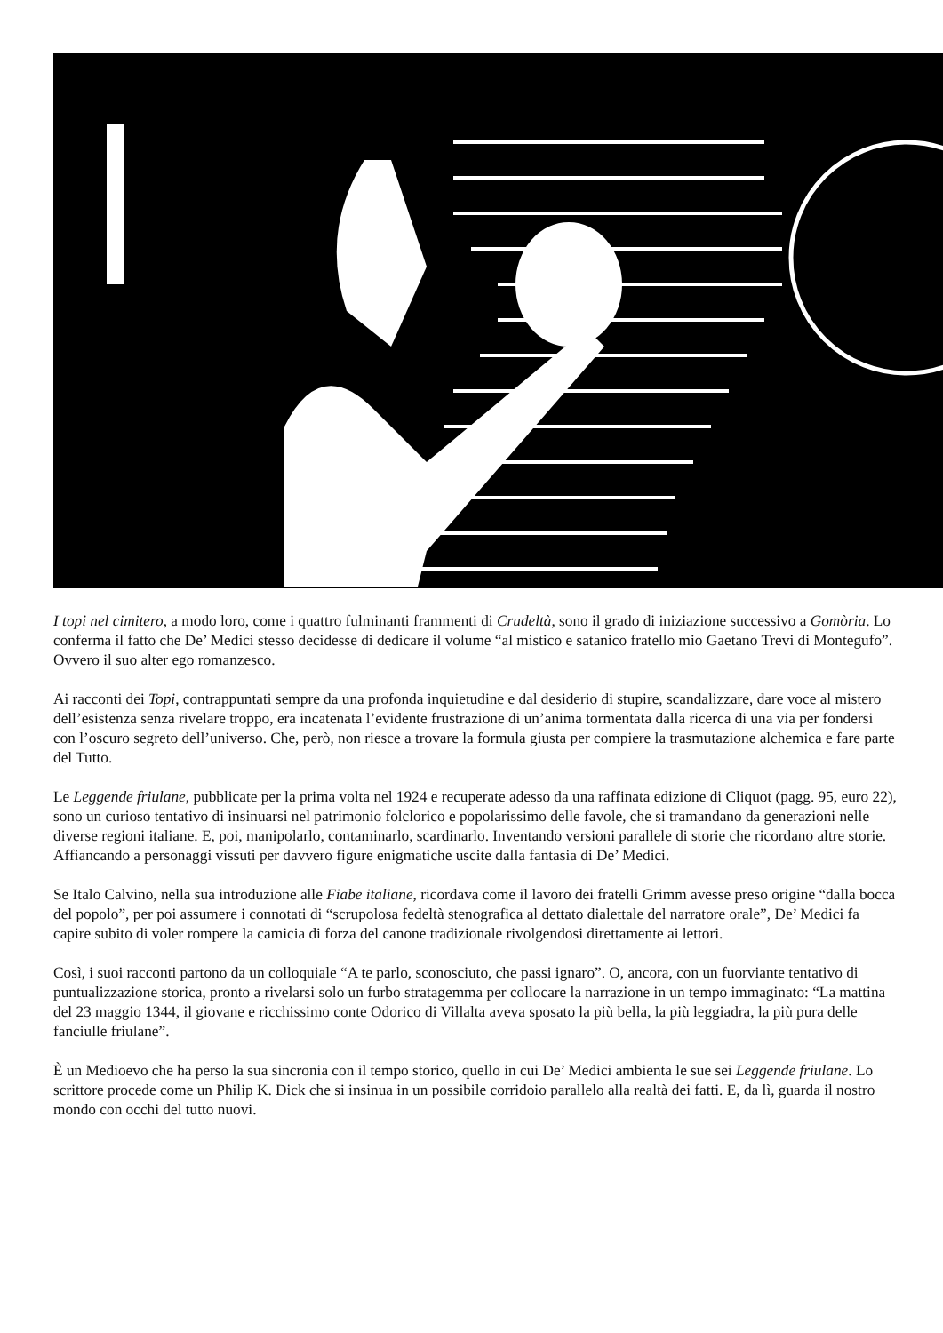I topi nel cimitero, a modo loro, come i quattro fulminanti frammenti di Crudeltà, sono il grado di iniziazione successivo a Gomòria. Lo conferma il fatto che De’ Medici stesso decidesse di dedicare il volume “al mistico e satanico fratello mio Gaetano Trevi di Montegufo”. Ovvero il suo alter ego romanzesco.
Ai racconti dei Topi, contrappuntati sempre da una profonda inquietudine e dal desiderio di stupire, scandalizzare, dare voce al mistero dell’esistenza senza rivelare troppo, era incatenata l’evidente frustrazione di un’anima tormentata dalla ricerca di una via per fondersi con l’oscuro segreto dell’universo. Che, però, non riesce a trovare la formula giusta per compiere la trasmutazione alchemica e fare parte del Tutto.
Le Leggende friulane, pubblicate per la prima volta nel 1924 e recuperate adesso da una raffinata edizione di Cliquot (pagg. 95, euro 22), sono un curioso tentativo di insinuarsi nel patrimonio folclorico e popolarissimo delle favole, che si tramandano da generazioni nelle diverse regioni italiane. E, poi, manipolarlo, contaminarlo, scardinarlo. Inventando versioni parallele di storie che ricordano altre storie. Affiancando a personaggi vissuti per davvero figure enigmatiche uscite dalla fantasia di De’ Medici.
Se Italo Calvino, nella sua introduzione alle Fiabe italiane, ricordava come il lavoro dei fratelli Grimm avesse preso origine “dalla bocca del popolo”, per poi assumere i connotati di “scrupolosa fedeltà stenografica al dettato dialettale del narratore orale”, De’ Medici fa capire subito di voler rompere la camicia di forza del canone tradizionale rivolgendosi direttamente ai lettori.
Così, i suoi racconti partono da un colloquiale “A te parlo, sconosciuto, che passi ignaro”. O, ancora, con un fuorviante tentativo di puntualizzazione storica, pronto a rivelarsi solo un furbo stratagemma per collocare la narrazione in un tempo immaginato: “La mattina del 23 maggio 1344, il giovane e ricchissimo conte Odorico di Villalta aveva sposato la più bella, la più leggiadra, la più pura delle fanciulle friulane”.
È un Medioevo che ha perso la sua sincronia con il tempo storico, quello in cui De’ Medici ambienta le sue sei Leggende friulane. Lo scrittore procede come un Philip K. Dick che si insinua in un possibile corridoio parallelo alla realtà dei fatti. E, da lì, guarda il nostro mondo con occhi del tutto nuovi.